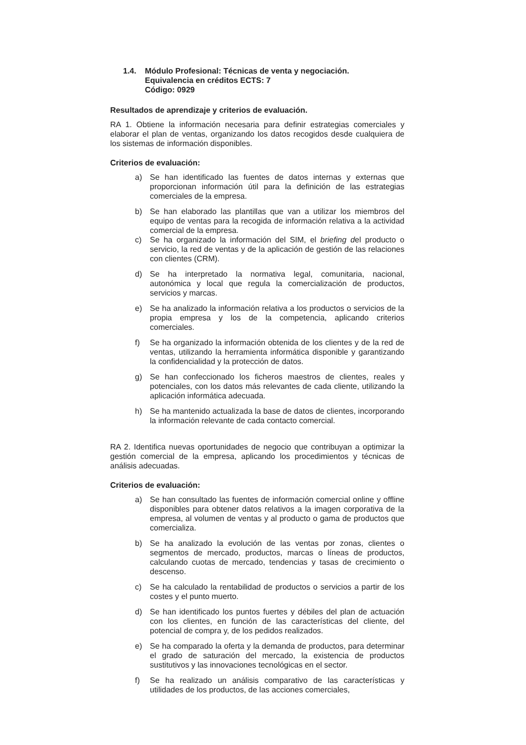1.4. Módulo Profesional: Técnicas de venta y negociación.
Equivalencia en créditos ECTS: 7
Código: 0929
Resultados de aprendizaje y criterios de evaluación.
RA 1. Obtiene la información necesaria para definir estrategias comerciales y elaborar el plan de ventas, organizando los datos recogidos desde cualquiera de los sistemas de información disponibles.
Criterios de evaluación:
a) Se han identificado las fuentes de datos internas y externas que proporcionan información útil para la definición de las estrategias comerciales de la empresa.
b) Se han elaborado las plantillas que van a utilizar los miembros del equipo de ventas para la recogida de información relativa a la actividad comercial de la empresa.
c) Se ha organizado la información del SIM, el briefing del producto o servicio, la red de ventas y de la aplicación de gestión de las relaciones con clientes (CRM).
d) Se ha interpretado la normativa legal, comunitaria, nacional, autonómica y local que regula la comercialización de productos, servicios y marcas.
e) Se ha analizado la información relativa a los productos o servicios de la propia empresa y los de la competencia, aplicando criterios comerciales.
f) Se ha organizado la información obtenida de los clientes y de la red de ventas, utilizando la herramienta informática disponible y garantizando la confidencialidad y la protección de datos.
g) Se han confeccionado los ficheros maestros de clientes, reales y potenciales, con los datos más relevantes de cada cliente, utilizando la aplicación informática adecuada.
h) Se ha mantenido actualizada la base de datos de clientes, incorporando la información relevante de cada contacto comercial.
RA 2. Identifica nuevas oportunidades de negocio que contribuyan a optimizar la gestión comercial de la empresa, aplicando los procedimientos y técnicas de análisis adecuadas.
Criterios de evaluación:
a) Se han consultado las fuentes de información comercial online y offline disponibles para obtener datos relativos a la imagen corporativa de la empresa, al volumen de ventas y al producto o gama de productos que comercializa.
b) Se ha analizado la evolución de las ventas por zonas, clientes o segmentos de mercado, productos, marcas o líneas de productos, calculando cuotas de mercado, tendencias y tasas de crecimiento o descenso.
c) Se ha calculado la rentabilidad de productos o servicios a partir de los costes y el punto muerto.
d) Se han identificado los puntos fuertes y débiles del plan de actuación con los clientes, en función de las características del cliente, del potencial de compra y, de los pedidos realizados.
e) Se ha comparado la oferta y la demanda de productos, para determinar el grado de saturación del mercado, la existencia de productos sustitutivos y las innovaciones tecnológicas en el sector.
f) Se ha realizado un análisis comparativo de las características y utilidades de los productos, de las acciones comerciales,